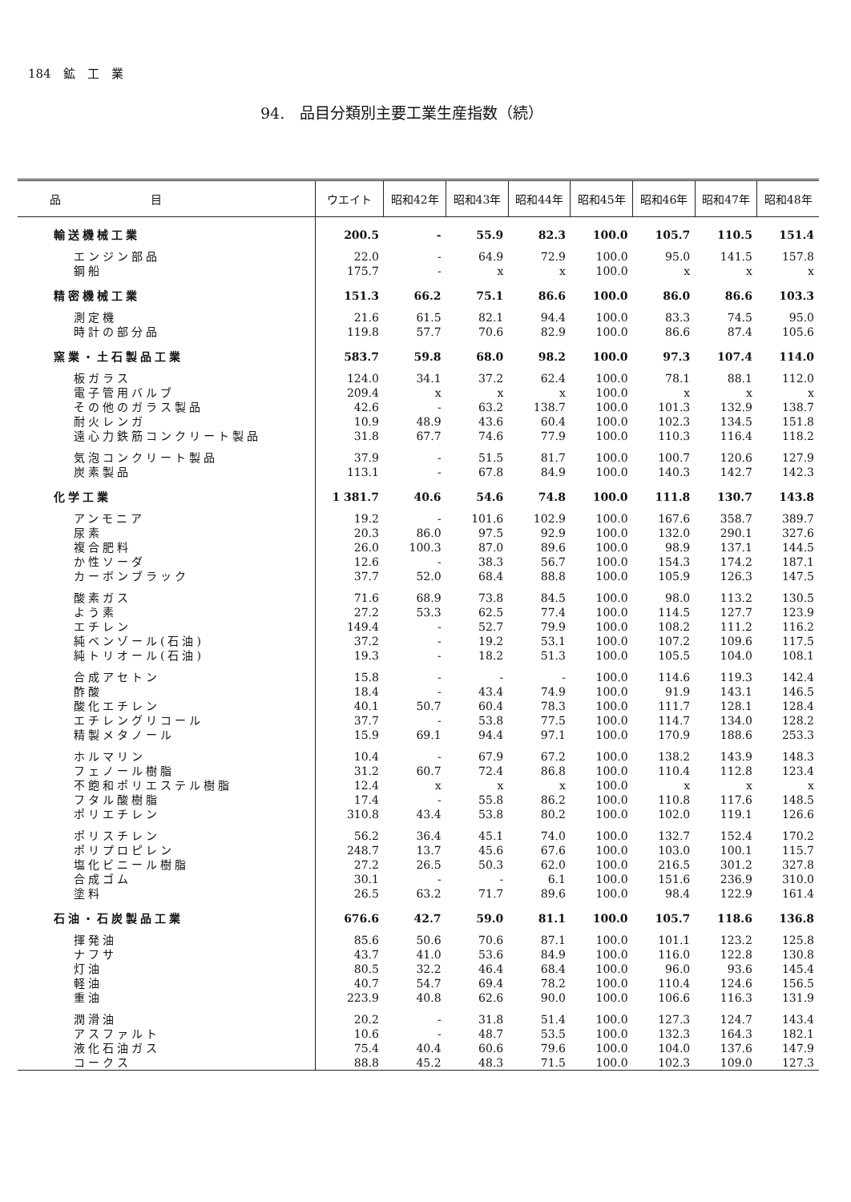184　鉱　工　業
94.　品目分類別主要工業生産指数（続）
| 品 目 | ウエイト | 昭和42年 | 昭和43年 | 昭和44年 | 昭和45年 | 昭和46年 | 昭和47年 | 昭和48年 |
| --- | --- | --- | --- | --- | --- | --- | --- | --- |
| 輸送機械工業 | 200.5 | - | 55.9 | 82.3 | 100.0 | 105.7 | 110.5 | 151.4 |
| エンジン部品 | 22.0 | - | 64.9 | 72.9 | 100.0 | 95.0 | 141.5 | 157.8 |
| 鋼船 | 175.7 | - | x | x | 100.0 | x | x | x |
| 精密機械工業 | 151.3 | 66.2 | 75.1 | 86.6 | 100.0 | 86.0 | 86.6 | 103.3 |
| 測定機 | 21.6 | 61.5 | 82.1 | 94.4 | 100.0 | 83.3 | 74.5 | 95.0 |
| 時計の部分品 | 119.8 | 57.7 | 70.6 | 82.9 | 100.0 | 86.6 | 87.4 | 105.6 |
| 窯業・土石製品工業 | 583.7 | 59.8 | 68.0 | 98.2 | 100.0 | 97.3 | 107.4 | 114.0 |
| 板ガラス | 124.0 | 34.1 | 37.2 | 62.4 | 100.0 | 78.1 | 88.1 | 112.0 |
| 電子管用バルブ | 209.4 | x | x | x | 100.0 | x | x | x |
| その他のガラス製品 | 42.6 | - | 63.2 | 138.7 | 100.0 | 101.3 | 132.9 | 138.7 |
| 耐火レンガ | 10.9 | 48.9 | 43.6 | 60.4 | 100.0 | 102.3 | 134.5 | 151.8 |
| 遠心力鉄筋コンクリート製品 | 31.8 | 67.7 | 74.6 | 77.9 | 100.0 | 110.3 | 116.4 | 118.2 |
| 気泡コンクリート製品 | 37.9 | - | 51.5 | 81.7 | 100.0 | 100.7 | 120.6 | 127.9 |
| 炭素製品 | 113.1 | - | 67.8 | 84.9 | 100.0 | 140.3 | 142.7 | 142.3 |
| 化学工業 | 1 381.7 | 40.6 | 54.6 | 74.8 | 100.0 | 111.8 | 130.7 | 143.8 |
| アンモニア | 19.2 | - | 101.6 | 102.9 | 100.0 | 167.6 | 358.7 | 389.7 |
| 尿素 | 20.3 | 86.0 | 97.5 | 92.9 | 100.0 | 132.0 | 290.1 | 327.6 |
| 複合肥料 | 26.0 | 100.3 | 87.0 | 89.6 | 100.0 | 98.9 | 137.1 | 144.5 |
| か性ソーダ | 12.6 | - | 38.3 | 56.7 | 100.0 | 154.3 | 174.2 | 187.1 |
| カーボンブラック | 37.7 | 52.0 | 68.4 | 88.8 | 100.0 | 105.9 | 126.3 | 147.5 |
| 酸素ガス | 71.6 | 68.9 | 73.8 | 84.5 | 100.0 | 98.0 | 113.2 | 130.5 |
| よう素 | 27.2 | 53.3 | 62.5 | 77.4 | 100.0 | 114.5 | 127.7 | 123.9 |
| エチレン | 149.4 | - | 52.7 | 79.9 | 100.0 | 108.2 | 111.2 | 116.2 |
| 純ベンゾール(石油) | 37.2 | - | 19.2 | 53.1 | 100.0 | 107.2 | 109.6 | 117.5 |
| 純トリオール(石油) | 19.3 | - | 18.2 | 51.3 | 100.0 | 105.5 | 104.0 | 108.1 |
| 合成アセトン | 15.8 | - | - | - | 100.0 | 114.6 | 119.3 | 142.4 |
| 酢酸 | 18.4 | - | 43.4 | 74.9 | 100.0 | 91.9 | 143.1 | 146.5 |
| 酸化エチレン | 40.1 | 50.7 | 60.4 | 78.3 | 100.0 | 111.7 | 128.1 | 128.4 |
| エチレングリコール | 37.7 | - | 53.8 | 77.5 | 100.0 | 114.7 | 134.0 | 128.2 |
| 精製メタノール | 15.9 | 69.1 | 94.4 | 97.1 | 100.0 | 170.9 | 188.6 | 253.3 |
| ホルマリン | 10.4 | - | 67.9 | 67.2 | 100.0 | 138.2 | 143.9 | 148.3 |
| フェノール樹脂 | 31.2 | 60.7 | 72.4 | 86.8 | 100.0 | 110.4 | 112.8 | 123.4 |
| 不飽和ポリエステル樹脂 | 12.4 | x | x | x | 100.0 | x | x | x |
| フタル酸樹脂 | 17.4 | - | 55.8 | 86.2 | 100.0 | 110.8 | 117.6 | 148.5 |
| ポリエチレン | 310.8 | 43.4 | 53.8 | 80.2 | 100.0 | 102.0 | 119.1 | 126.6 |
| ポリスチレン | 56.2 | 36.4 | 45.1 | 74.0 | 100.0 | 132.7 | 152.4 | 170.2 |
| ポリプロピレン | 248.7 | 13.7 | 45.6 | 67.6 | 100.0 | 103.0 | 100.1 | 115.7 |
| 塩化ビニール樹脂 | 27.2 | 26.5 | 50.3 | 62.0 | 100.0 | 216.5 | 301.2 | 327.8 |
| 合成ゴム | 30.1 | - | - | 6.1 | 100.0 | 151.6 | 236.9 | 310.0 |
| 塗料 | 26.5 | 63.2 | 71.7 | 89.6 | 100.0 | 98.4 | 122.9 | 161.4 |
| 石油・石炭製品工業 | 676.6 | 42.7 | 59.0 | 81.1 | 100.0 | 105.7 | 118.6 | 136.8 |
| 揮発油 | 85.6 | 50.6 | 70.6 | 87.1 | 100.0 | 101.1 | 123.2 | 125.8 |
| ナフサ | 43.7 | 41.0 | 53.6 | 84.9 | 100.0 | 116.0 | 122.8 | 130.8 |
| 灯油 | 80.5 | 32.2 | 46.4 | 68.4 | 100.0 | 96.0 | 93.6 | 145.4 |
| 軽油 | 40.7 | 54.7 | 69.4 | 78.2 | 100.0 | 110.4 | 124.6 | 156.5 |
| 重油 | 223.9 | 40.8 | 62.6 | 90.0 | 100.0 | 106.6 | 116.3 | 131.9 |
| 潤滑油 | 20.2 | - | 31.8 | 51.4 | 100.0 | 127.3 | 124.7 | 143.4 |
| アスファルト | 10.6 | - | 48.7 | 53.5 | 100.0 | 132.3 | 164.3 | 182.1 |
| 液化石油ガス | 75.4 | 40.4 | 60.6 | 79.6 | 100.0 | 104.0 | 137.6 | 147.9 |
| コークス | 88.8 | 45.2 | 48.3 | 71.5 | 100.0 | 102.3 | 109.0 | 127.3 |